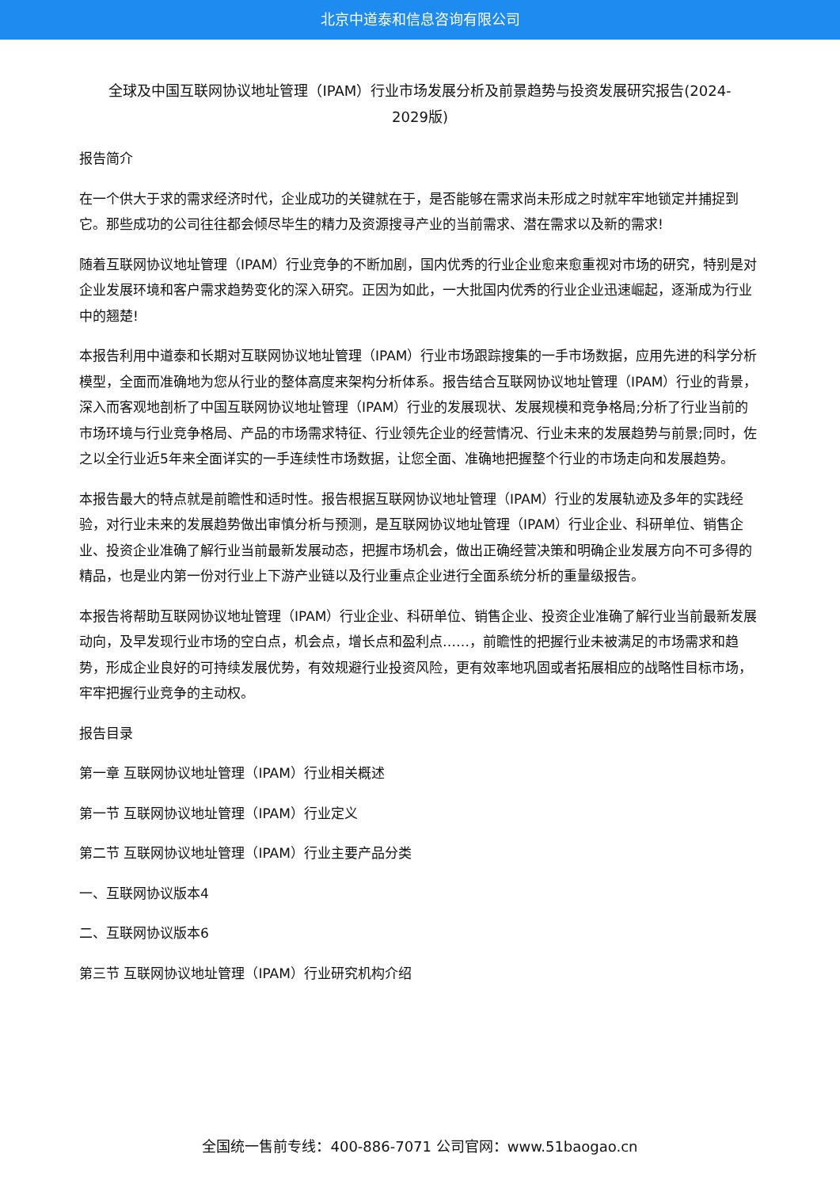北京中道泰和信息咨询有限公司
全球及中国互联网协议地址管理（IPAM）行业市场发展分析及前景趋势与投资发展研究报告(2024-2029版)
报告简介
在一个供大于求的需求经济时代，企业成功的关键就在于，是否能够在需求尚未形成之时就牢牢地锁定并捕捉到它。那些成功的公司往往都会倾尽毕生的精力及资源搜寻产业的当前需求、潜在需求以及新的需求!
随着互联网协议地址管理（IPAM）行业竞争的不断加剧，国内优秀的行业企业愈来愈重视对市场的研究，特别是对企业发展环境和客户需求趋势变化的深入研究。正因为如此，一大批国内优秀的行业企业迅速崛起，逐渐成为行业中的翘楚!
本报告利用中道泰和长期对互联网协议地址管理（IPAM）行业市场跟踪搜集的一手市场数据，应用先进的科学分析模型，全面而准确地为您从行业的整体高度来架构分析体系。报告结合互联网协议地址管理（IPAM）行业的背景，深入而客观地剖析了中国互联网协议地址管理（IPAM）行业的发展现状、发展规模和竞争格局;分析了行业当前的市场环境与行业竞争格局、产品的市场需求特征、行业领先企业的经营情况、行业未来的发展趋势与前景;同时，佐之以全行业近5年来全面详实的一手连续性市场数据，让您全面、准确地把握整个行业的市场走向和发展趋势。
本报告最大的特点就是前瞻性和适时性。报告根据互联网协议地址管理（IPAM）行业的发展轨迹及多年的实践经验，对行业未来的发展趋势做出审慎分析与预测，是互联网协议地址管理（IPAM）行业企业、科研单位、销售企业、投资企业准确了解行业当前最新发展动态，把握市场机会，做出正确经营决策和明确企业发展方向不可多得的精品，也是业内第一份对行业上下游产业链以及行业重点企业进行全面系统分析的重量级报告。
本报告将帮助互联网协议地址管理（IPAM）行业企业、科研单位、销售企业、投资企业准确了解行业当前最新发展动向，及早发现行业市场的空白点，机会点，增长点和盈利点……，前瞻性的把握行业未被满足的市场需求和趋势，形成企业良好的可持续发展优势，有效规避行业投资风险，更有效率地巩固或者拓展相应的战略性目标市场，牢牢把握行业竞争的主动权。
报告目录
第一章 互联网协议地址管理（IPAM）行业相关概述
第一节 互联网协议地址管理（IPAM）行业定义
第二节 互联网协议地址管理（IPAM）行业主要产品分类
一、互联网协议版本4
二、互联网协议版本6
第三节 互联网协议地址管理（IPAM）行业研究机构介绍
全国统一售前专线：400-886-7071 公司官网：www.51baogao.cn